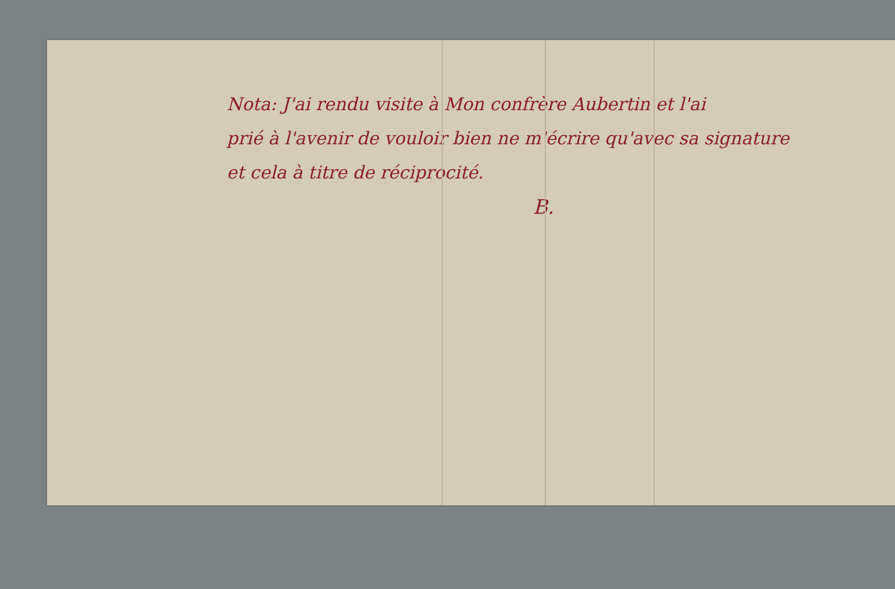Nota: J'ai rendu visite à Mon confrère Aubertin et l'ai
prié à l'avenir de vouloir bien ne m'écrire qu'avec sa signature
et cela à titre de réciprocité.
B.